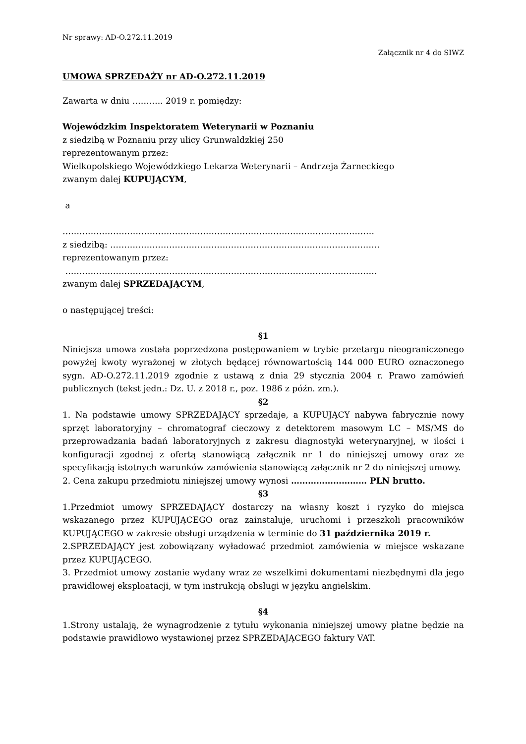Nr sprawy: AD-O.272.11.2019
Załącznik nr 4 do SIWZ
UMOWA SPRZEDAŻY nr AD-O.272.11.2019
Zawarta w dniu ……….. 2019 r. pomiędzy:
Wojewódzkim Inspektoratem Weterynarii w Poznaniu
z siedzibą w Poznaniu przy ulicy Grunwaldzkiej 250
reprezentowanym przez:
Wielkopolskiego Wojewódzkiego Lekarza Weterynarii – Andrzeja Żarneckiego
zwanym dalej KUPUJĄCYM,
a
…………………………………………………………………………………………………
z siedzibą: ……………………………………………………………………………………
reprezentowanym przez:
…………………………………………………………………………………………………
zwanym dalej SPRZEDAJĄCYM,
o następującej treści:
§1
Niniejsza umowa została poprzedzona postępowaniem w trybie przetargu nieograniczonego powyżej kwoty wyrażonej w złotych będącej równowartością 144 000 EURO oznaczonego sygn. AD-O.272.11.2019 zgodnie z ustawą z dnia 29 stycznia 2004 r. Prawo zamówień publicznych (tekst jedn.: Dz. U. z 2018 r., poz. 1986 z późn. zm.).
§2
1. Na podstawie umowy SPRZEDAJĄCY sprzedaje, a KUPUJĄCY nabywa fabrycznie nowy sprzęt laboratoryjny – chromatograf cieczowy z detektorem masowym LC – MS/MS do przeprowadzania badań laboratoryjnych z zakresu diagnostyki weterynaryjnej, w ilości i konfiguracji zgodnej z ofertą stanowiącą załącznik nr 1 do niniejszej umowy oraz ze specyfikacją istotnych warunków zamówienia stanowiącą załącznik nr 2 do niniejszej umowy.
2. Cena zakupu przedmiotu niniejszej umowy wynosi ……………………… PLN brutto.
§3
1.Przedmiot umowy SPRZEDAJĄCY dostarczy na własny koszt i ryzyko do miejsca wskazanego przez KUPUJĄCEGO oraz zainstaluje, uruchomi i przeszkoli pracowników KUPUJĄCEGO w zakresie obsługi urządzenia w terminie do 31 października 2019 r.
2.SPRZEDAJĄCY jest zobowiązany wyładować przedmiot zamówienia w miejsce wskazane przez KUPUJĄCEGO.
3. Przedmiot umowy zostanie wydany wraz ze wszelkimi dokumentami niezbędnymi dla jego prawidłowej eksploatacji, w tym instrukcją obsługi w języku angielskim.
§4
1.Strony ustalają, że wynagrodzenie z tytułu wykonania niniejszej umowy płatne będzie na podstawie prawidłowo wystawionej przez SPRZEDAJĄCEGO faktury VAT.